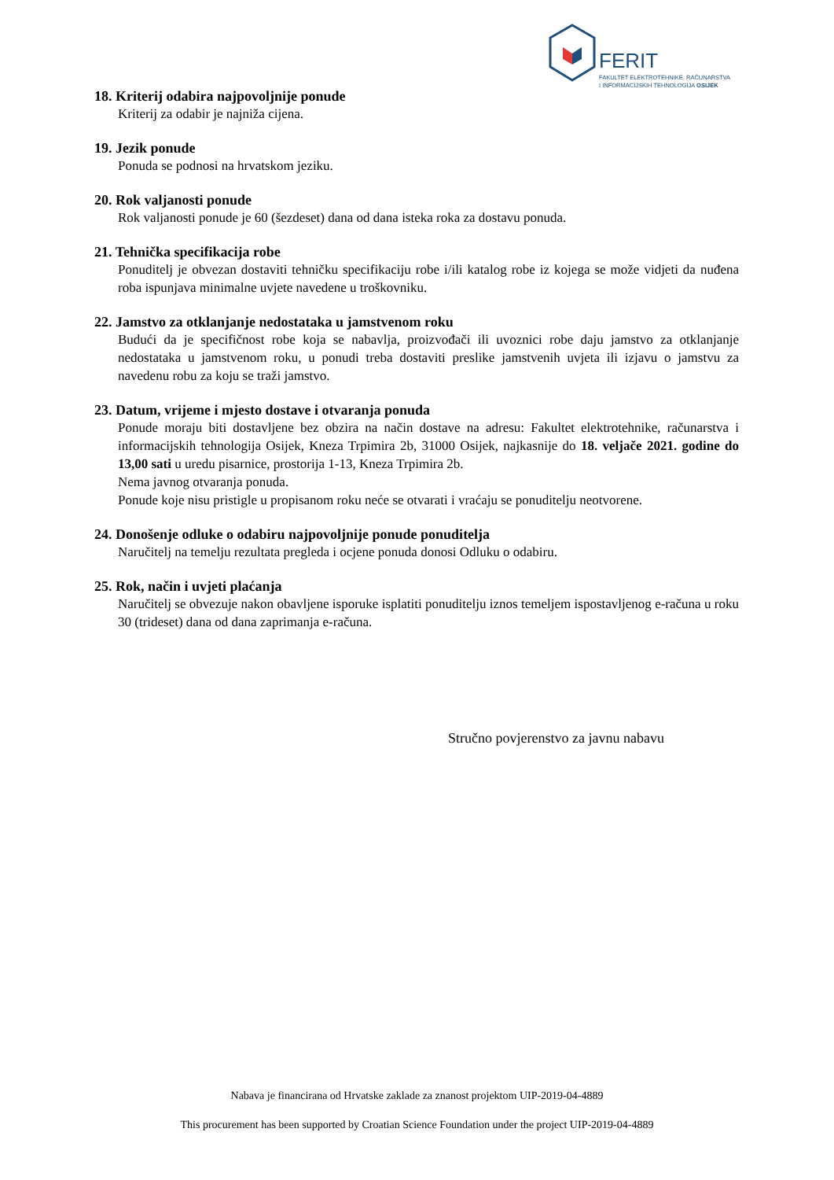FERIT
FAKULTET ELEKTROTEHNIKE, RAČUNARSTVA
I INFORMACIJSKIH TEHNOLOGIJA OSIJEK
18. Kriterij odabira najpovoljnije ponude
Kriterij za odabir je najniža cijena.
19. Jezik ponude
Ponuda se podnosi na hrvatskom jeziku.
20. Rok valjanosti ponude
Rok valjanosti ponude je 60 (šezdeset) dana od dana isteka roka za dostavu ponuda.
21. Tehnička specifikacija robe
Ponuditelj je obvezan dostaviti tehničku specifikaciju robe i/ili katalog robe iz kojega se može vidjeti da nuđena roba ispunjava minimalne uvjete navedene u troškovniku.
22. Jamstvo za otklanjanje nedostataka u jamstvenom roku
Budući da je specifičnost robe koja se nabavlja, proizvođači ili uvoznici robe daju jamstvo za otklanjanje nedostataka u jamstvenom roku, u ponudi treba dostaviti preslike jamstvenih uvjeta ili izjavu o jamstvu za navedenu robu za koju se traži jamstvo.
23. Datum, vrijeme i mjesto dostave i otvaranja ponuda
Ponude moraju biti dostavljene bez obzira na način dostave na adresu: Fakultet elektrotehnike, računarstva i informacijskih tehnologija Osijek, Kneza Trpimira 2b, 31000 Osijek, najkasnije do 18. veljače 2021. godine do 13,00 sati u uredu pisarnice, prostorija 1-13, Kneza Trpimira 2b.
Nema javnog otvaranja ponuda.
Ponude koje nisu pristigle u propisanom roku neće se otvarati i vraćaju se ponuditelju neotvorene.
24. Donošenje odluke o odabiru najpovoljnije ponude ponuditelja
Naručitelj na temelju rezultata pregleda i ocjene ponuda donosi Odluku o odabiru.
25. Rok, način i uvjeti plaćanja
Naručitelj se obvezuje nakon obavljene isporuke isplatiti ponuditelju iznos temeljem ispostavljenog e-računa u roku 30 (trideset) dana od dana zaprimanja e-računa.
Stručno povjerenstvo za javnu nabavu
Nabava je financirana od Hrvatske zaklade za znanost projektom UIP-2019-04-4889
This procurement has been supported by Croatian Science Foundation under the project UIP-2019-04-4889